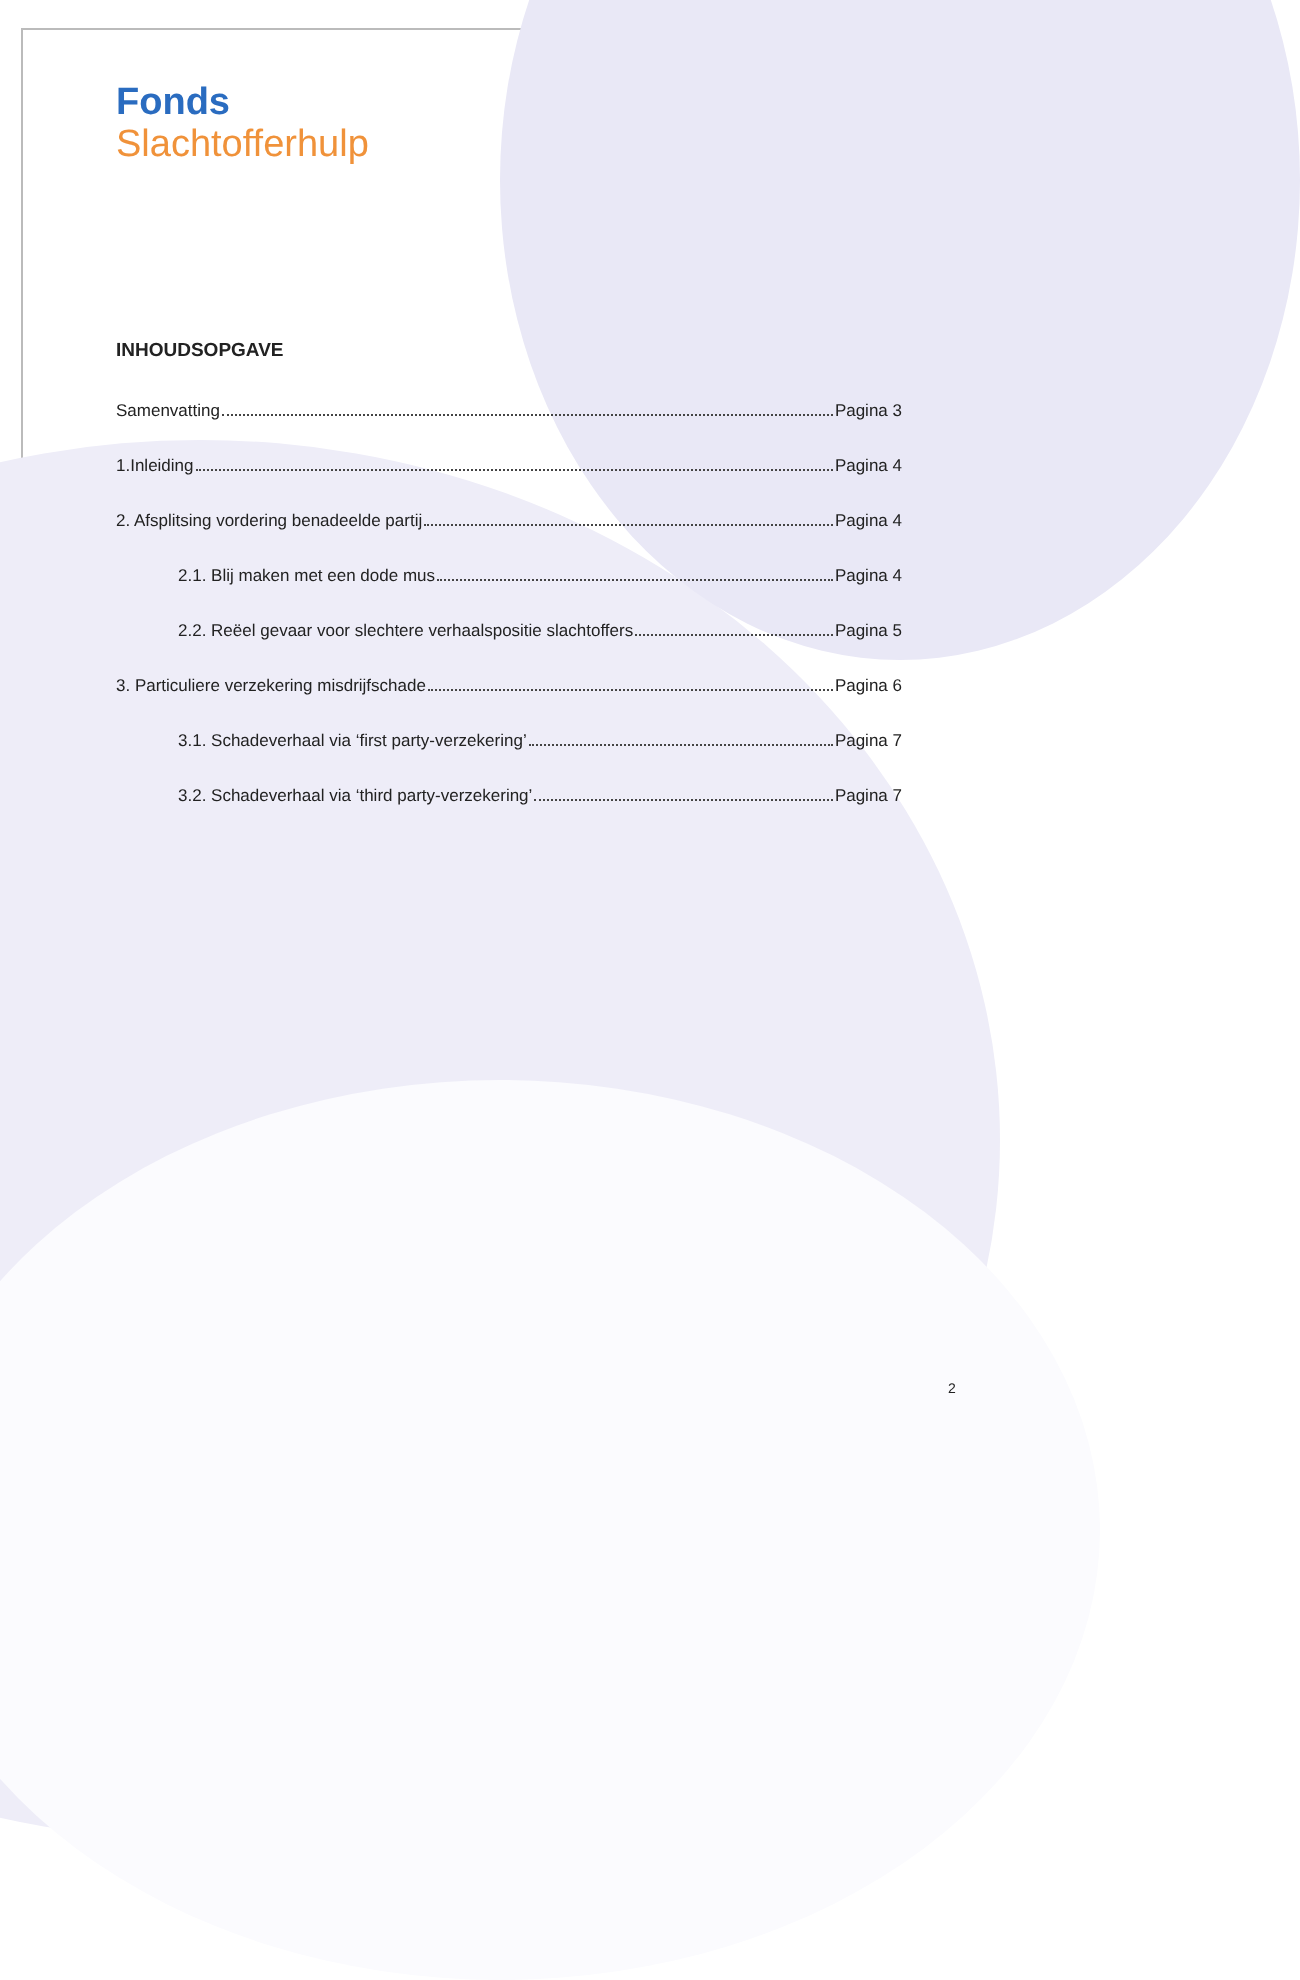Fonds
Slachtofferhulp
INHOUDSOPGAVE
Samenvatting Pagina 3
1.Inleiding Pagina 4
2. Afsplitsing vordering benadeelde partij Pagina 4
2.1. Blij maken met een dode mus Pagina 4
2.2. Reëel gevaar voor slechtere verhaalspositie slachtoffers Pagina 5
3. Particuliere verzekering misdrijfschade Pagina 6
3.1. Schadeverhaal via ‘first party-verzekering’ Pagina 7
3.2. Schadeverhaal via ‘third party-verzekering’ Pagina 7
2